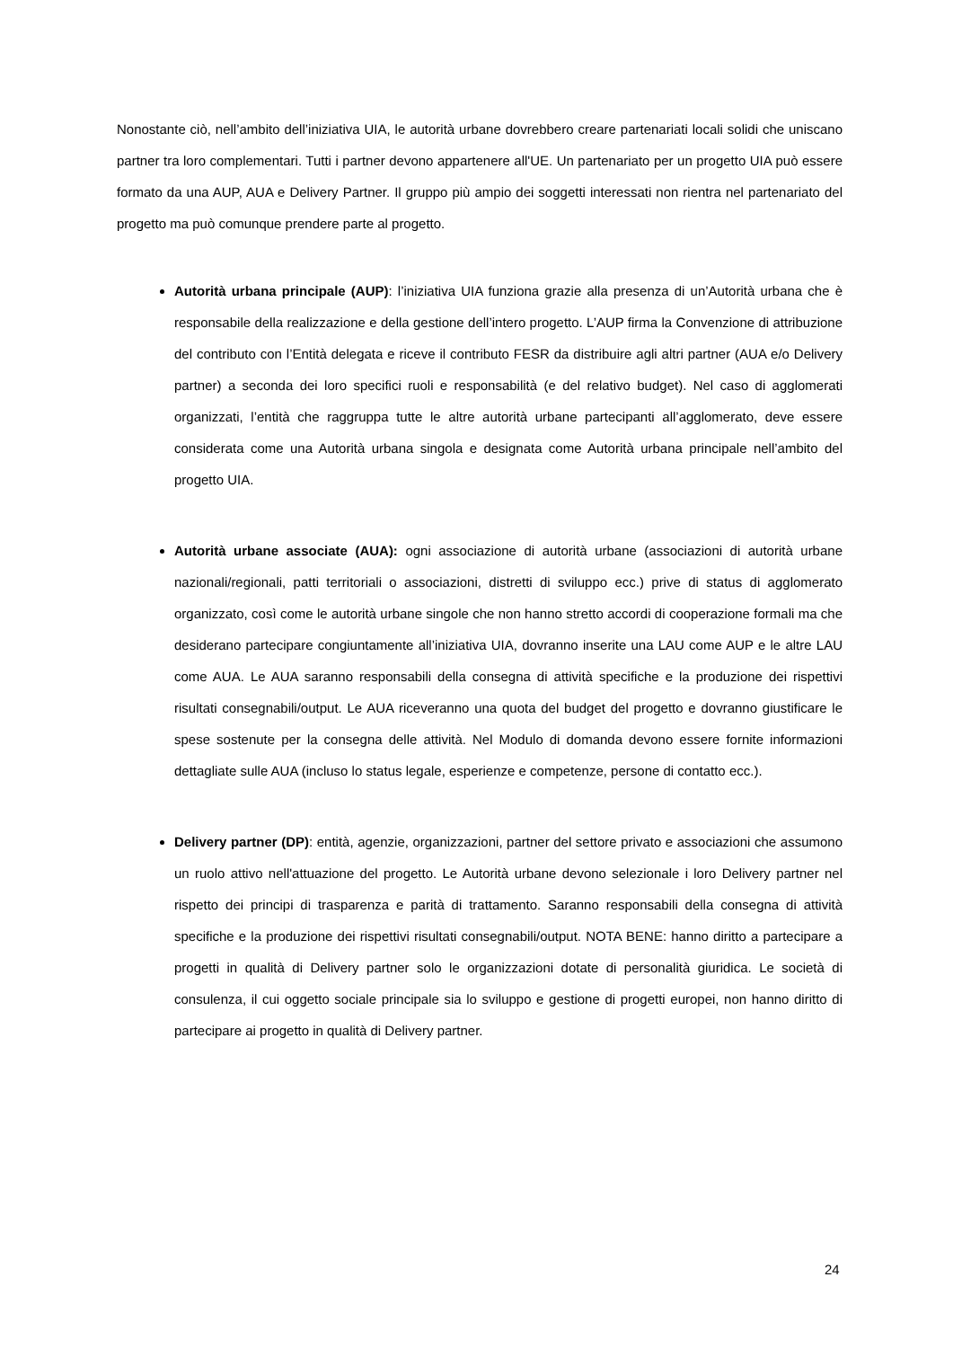Nonostante ciò, nell’ambito dell’iniziativa UIA, le autorità urbane dovrebbero creare partenariati locali solidi che uniscano partner tra loro complementari. Tutti i partner devono appartenere all'UE. Un partenariato per un progetto UIA può essere formato da una AUP, AUA e Delivery Partner. Il gruppo più ampio dei soggetti interessati non rientra nel partenariato del progetto ma può comunque prendere parte al progetto.
Autorità urbana principale (AUP): l’iniziativa UIA funziona grazie alla presenza di un’Autorità urbana che è responsabile della realizzazione e della gestione dell’intero progetto. L’AUP firma la Convenzione di attribuzione del contributo con l’Entità delegata e riceve il contributo FESR da distribuire agli altri partner (AUA e/o Delivery partner) a seconda dei loro specifici ruoli e responsabilità (e del relativo budget). Nel caso di agglomerati organizzati, l’entità che raggruppa tutte le altre autorità urbane partecipanti all’agglomerato, deve essere considerata come una Autorità urbana singola e designata come Autorità urbana principale nell’ambito del progetto UIA.
Autorità urbane associate (AUA): ogni associazione di autorità urbane (associazioni di autorità urbane nazionali/regionali, patti territoriali o associazioni, distretti di sviluppo ecc.) prive di status di agglomerato organizzato, così come le autorità urbane singole che non hanno stretto accordi di cooperazione formali ma che desiderano partecipare congiuntamente all’iniziativa UIA, dovranno inserite una LAU come AUP e le altre LAU come AUA. Le AUA saranno responsabili della consegna di attività specifiche e la produzione dei rispettivi risultati consegnabili/output. Le AUA riceveranno una quota del budget del progetto e dovranno giustificare le spese sostenute per la consegna delle attività. Nel Modulo di domanda devono essere fornite informazioni dettagliate sulle AUA (incluso lo status legale, esperienze e competenze, persone di contatto ecc.).
Delivery partner (DP): entità, agenzie, organizzazioni, partner del settore privato e associazioni che assumono un ruolo attivo nell'attuazione del progetto. Le Autorità urbane devono selezionale i loro Delivery partner nel rispetto dei principi di trasparenza e parità di trattamento. Saranno responsabili della consegna di attività specifiche e la produzione dei rispettivi risultati consegnabili/output. NOTA BENE: hanno diritto a partecipare a progetti in qualità di Delivery partner solo le organizzazioni dotate di personalità giuridica. Le società di consulenza, il cui oggetto sociale principale sia lo sviluppo e gestione di progetti europei, non hanno diritto di partecipare ai progetto in qualità di Delivery partner.
24